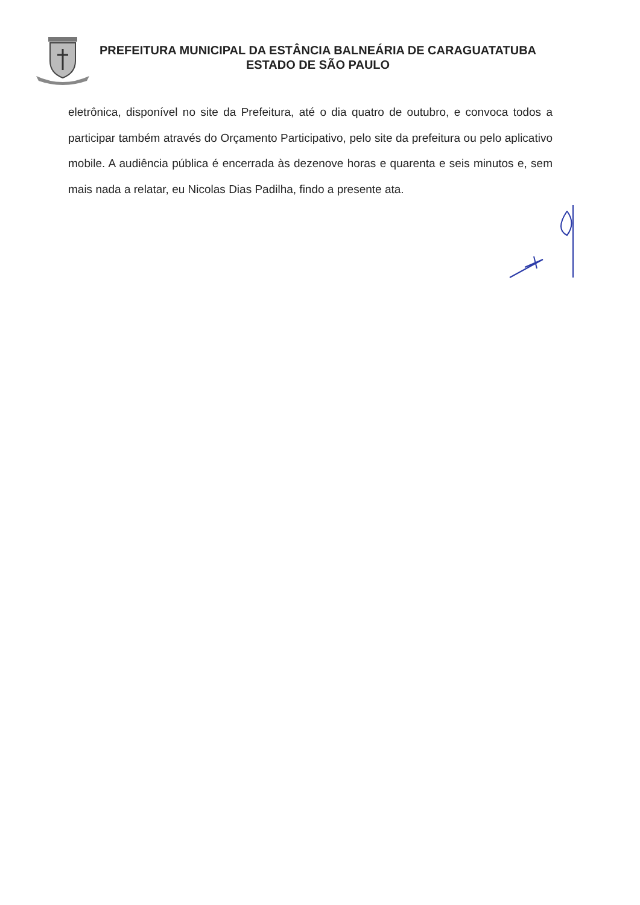PREFEITURA MUNICIPAL DA ESTÂNCIA BALNEÁRIA DE CARAGUATATUBA
ESTADO DE SÃO PAULO
eletrônica, disponível no site da Prefeitura, até o dia quatro de outubro, e convoca todos a participar também através do Orçamento Participativo, pelo site da prefeitura ou pelo aplicativo mobile. A audiência pública é encerrada às dezenove horas e quarenta e seis minutos e, sem mais nada a relatar, eu Nicolas Dias Padilha, findo a presente ata.